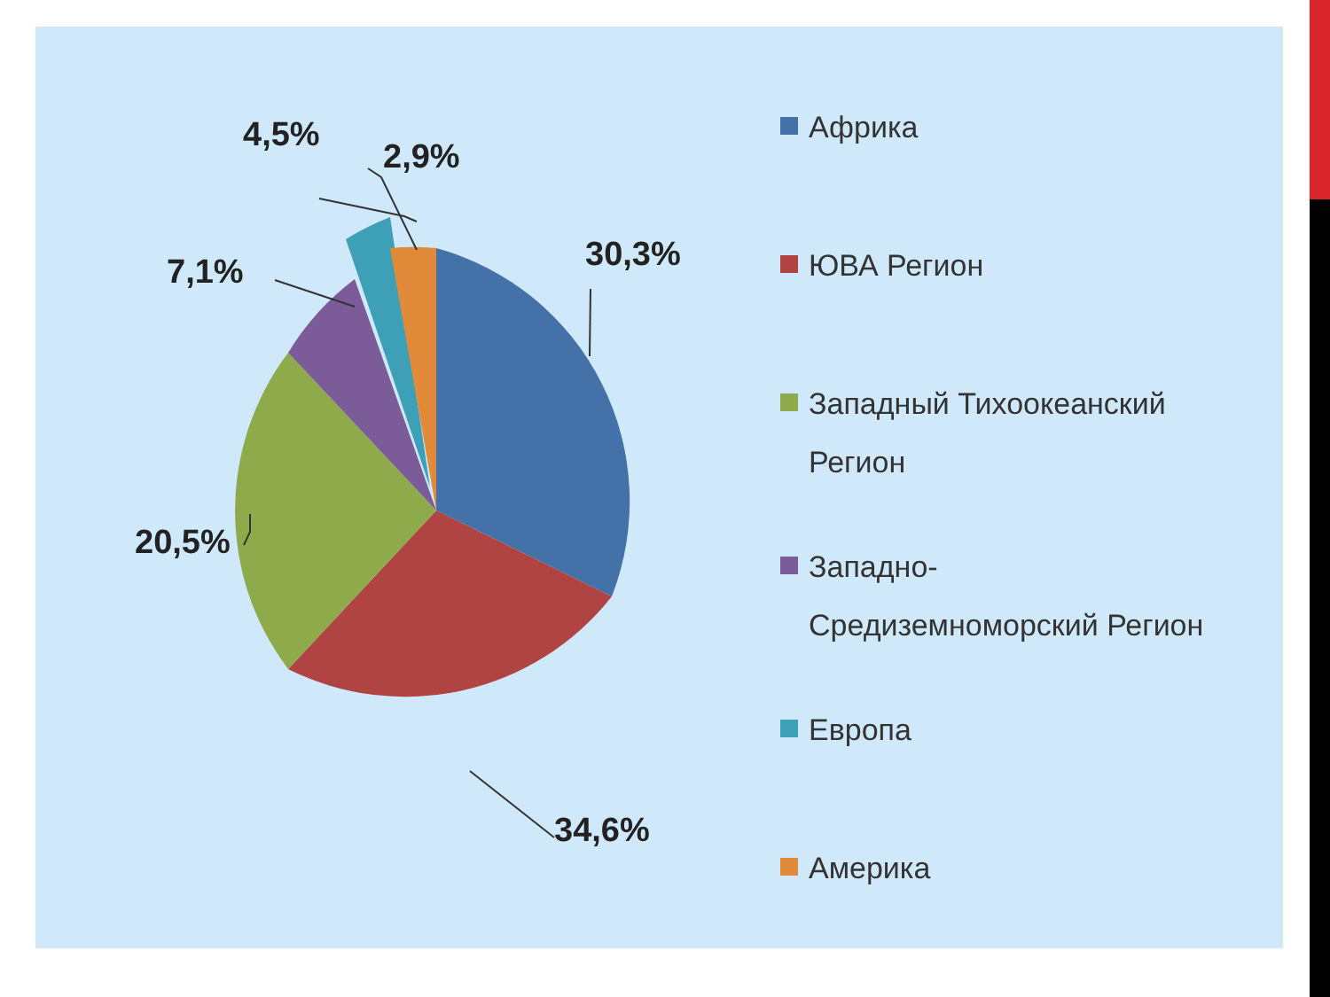30,3%
2,9%
4,5%
7,1%
20,5%
34,6%
Африка
ЮВА Регион
Западный Тихоокеанский
Регион
Западно-
Средиземноморский Регион
Европа
Америка